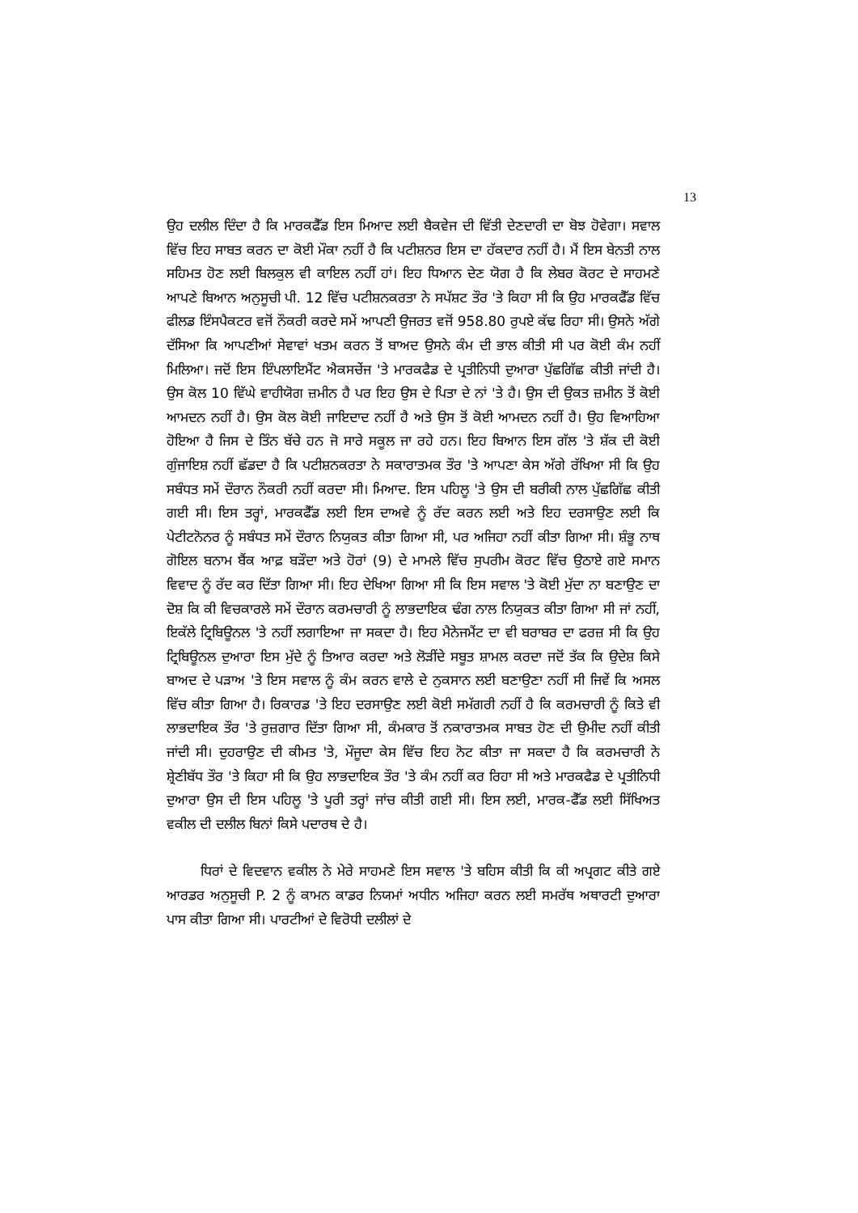13
ਉਹ ਦਲੀਲ ਦਿੰਦਾ ਹੈ ਕਿ ਮਾਰਕਫੈੱਡ ਇਸ ਮਿਆਦ ਲਈ ਬੈਕਵੇਜ ਦੀ ਵਿੱਤੀ ਦੇਣਦਾਰੀ ਦਾ ਬੋਝ ਹੋਵੇਗਾ। ਸਵਾਲ ਵਿੱਚ ਇਹ ਸਾਬਤ ਕਰਨ ਦਾ ਕੋਈ ਮੌਕਾ ਨਹੀਂ ਹੈ ਕਿ ਪਟੀਸ਼ਨਰ ਇਸ ਦਾ ਹੱਕਦਾਰ ਨਹੀਂ ਹੈ। ਮੈਂ ਇਸ ਬੇਨਤੀ ਨਾਲ ਸਹਿਮਤ ਹੋਣ ਲਈ ਬਿਲਕੁਲ ਵੀ ਕਾਇਲ ਨਹੀਂ ਹਾਂ। ਇਹ ਧਿਆਨ ਦੇਣ ਯੋਗ ਹੈ ਕਿ ਲੇਬਰ ਕੋਰਟ ਦੇ ਸਾਹਮਣੇ ਆਪਣੇ ਬਿਆਨ ਅਨੁਸੂਚੀ ਪੀ. 12 ਵਿੱਚ ਪਟੀਸ਼ਨਕਰਤਾ ਨੇ ਸਪੱਸ਼ਟ ਤੌਰ 'ਤੇ ਕਿਹਾ ਸੀ ਕਿ ਉਹ ਮਾਰਕਫੈੱਡ ਵਿੱਚ ਫੀਲਡ ਇੰਸਪੈਕਟਰ ਵਜੋਂ ਨੌਕਰੀ ਕਰਦੇ ਸਮੇਂ ਆਪਣੀ ਉਜਰਤ ਵਜੋਂ 958.80 ਰੁਪਏ ਕੱਢ ਰਿਹਾ ਸੀ। ਉਸਨੇ ਅੱਗੇ ਦੱਸਿਆ ਕਿ ਆਪਣੀਆਂ ਸੇਵਾਵਾਂ ਖਤਮ ਕਰਨ ਤੋਂ ਬਾਅਦ ਉਸਨੇ ਕੰਮ ਦੀ ਭਾਲ ਕੀਤੀ ਸੀ ਪਰ ਕੋਈ ਕੰਮ ਨਹੀਂ ਮਿਲਿਆ। ਜਦੋਂ ਇਸ ਇੰਪਲਾਇਮੈਂਟ ਐਕਸਚੇਂਜ 'ਤੇ ਮਾਰਕਫੈਡ ਦੇ ਪ੍ਰਤੀਨਿਧੀ ਦੁਆਰਾ ਪੁੱਛਗਿੱਛ ਕੀਤੀ ਜਾਂਦੀ ਹੈ। ਉਸ ਕੋਲ 10 ਵਿੱਘੇ ਵਾਹੀਯੋਗ ਜ਼ਮੀਨ ਹੈ ਪਰ ਇਹ ਉਸ ਦੇ ਪਿਤਾ ਦੇ ਨਾਂ 'ਤੇ ਹੈ। ਉਸ ਦੀ ਉਕਤ ਜ਼ਮੀਨ ਤੋਂ ਕੋਈ ਆਮਦਨ ਨਹੀਂ ਹੈ। ਉਸ ਕੋਲ ਕੋਈ ਜਾਇਦਾਦ ਨਹੀਂ ਹੈ ਅਤੇ ਉਸ ਤੋਂ ਕੋਈ ਆਮਦਨ ਨਹੀਂ ਹੈ। ਉਹ ਵਿਆਹਿਆ ਹੋਇਆ ਹੈ ਜਿਸ ਦੇ ਤਿੰਨ ਬੱਚੇ ਹਨ ਜੋ ਸਾਰੇ ਸਕੂਲ ਜਾ ਰਹੇ ਹਨ। ਇਹ ਬਿਆਨ ਇਸ ਗੱਲ 'ਤੇ ਸ਼ੱਕ ਦੀ ਕੋਈ ਗੁੰਜਾਇਸ਼ ਨਹੀਂ ਛੱਡਦਾ ਹੈ ਕਿ ਪਟੀਸ਼ਨਕਰਤਾ ਨੇ ਸਕਾਰਾਤਮਕ ਤੌਰ 'ਤੇ ਆਪਣਾ ਕੇਸ ਅੱਗੇ ਰੱਖਿਆ ਸੀ ਕਿ ਉਹ ਸਬੰਧਤ ਸਮੇਂ ਦੌਰਾਨ ਨੌਕਰੀ ਨਹੀਂ ਕਰਦਾ ਸੀ। ਮਿਆਦ. ਇਸ ਪਹਿਲੂ 'ਤੇ ਉਸ ਦੀ ਬਰੀਕੀ ਨਾਲ ਪੁੱਛਗਿੱਛ ਕੀਤੀ ਗਈ ਸੀ। ਇਸ ਤਰ੍ਹਾਂ, ਮਾਰਕਫੈੱਡ ਲਈ ਇਸ ਦਾਅਵੇ ਨੂੰ ਰੱਦ ਕਰਨ ਲਈ ਅਤੇ ਇਹ ਦਰਸਾਉਣ ਲਈ ਕਿ ਪੇਟੀਟਨੋਨਰ ਨੂੰ ਸਬੰਧਤ ਸਮੇਂ ਦੌਰਾਨ ਨਿਯੁਕਤ ਕੀਤਾ ਗਿਆ ਸੀ, ਪਰ ਅਜਿਹਾ ਨਹੀਂ ਕੀਤਾ ਗਿਆ ਸੀ। ਸ਼ੰਭੂ ਨਾਥ ਗੋਇਲ ਬਨਾਮ ਬੈਂਕ ਆਫ਼ ਬੜੌਦਾ ਅਤੇ ਹੋਰਾਂ (9) ਦੇ ਮਾਮਲੇ ਵਿੱਚ ਸੁਪਰੀਮ ਕੋਰਟ ਵਿੱਚ ਉਠਾਏ ਗਏ ਸਮਾਨ ਵਿਵਾਦ ਨੂੰ ਰੱਦ ਕਰ ਦਿੱਤਾ ਗਿਆ ਸੀ। ਇਹ ਦੇਖਿਆ ਗਿਆ ਸੀ ਕਿ ਇਸ ਸਵਾਲ 'ਤੇ ਕੋਈ ਮੁੱਦਾ ਨਾ ਬਣਾਉਣ ਦਾ ਦੋਸ਼ ਕਿ ਕੀ ਵਿਚਕਾਰਲੇ ਸਮੇਂ ਦੌਰਾਨ ਕਰਮਚਾਰੀ ਨੂੰ ਲਾਭਦਾਇਕ ਢੰਗ ਨਾਲ ਨਿਯੁਕਤ ਕੀਤਾ ਗਿਆ ਸੀ ਜਾਂ ਨਹੀਂ, ਇਕੱਲੇ ਟ੍ਰਿਬਿਊਨਲ 'ਤੇ ਨਹੀਂ ਲਗਾਇਆ ਜਾ ਸਕਦਾ ਹੈ। ਇਹ ਮੈਨੇਜਮੈਂਟ ਦਾ ਵੀ ਬਰਾਬਰ ਦਾ ਫਰਜ਼ ਸੀ ਕਿ ਉਹ ਟ੍ਰਿਬਿਊਨਲ ਦੁਆਰਾ ਇਸ ਮੁੱਦੇ ਨੂੰ ਤਿਆਰ ਕਰਦਾ ਅਤੇ ਲੋੜੀਂਦੇ ਸਬੂਤ ਸ਼ਾਮਲ ਕਰਦਾ ਜਦੋਂ ਤੱਕ ਕਿ ਉਦੇਸ਼ ਕਿਸੇ ਬਾਅਦ ਦੇ ਪੜਾਅ 'ਤੇ ਇਸ ਸਵਾਲ ਨੂੰ ਕੰਮ ਕਰਨ ਵਾਲੇ ਦੇ ਨੁਕਸਾਨ ਲਈ ਬਣਾਉਣਾ ਨਹੀਂ ਸੀ ਜਿਵੇਂ ਕਿ ਅਸਲ ਵਿੱਚ ਕੀਤਾ ਗਿਆ ਹੈ। ਰਿਕਾਰਡ 'ਤੇ ਇਹ ਦਰਸਾਉਣ ਲਈ ਕੋਈ ਸਮੱਗਰੀ ਨਹੀਂ ਹੈ ਕਿ ਕਰਮਚਾਰੀ ਨੂੰ ਕਿਤੇ ਵੀ ਲਾਭਦਾਇਕ ਤੌਰ 'ਤੇ ਰੁਜ਼ਗਾਰ ਦਿੱਤਾ ਗਿਆ ਸੀ, ਕੰਮਕਾਰ ਤੋਂ ਨਕਾਰਾਤਮਕ ਸਾਬਤ ਹੋਣ ਦੀ ਉਮੀਦ ਨਹੀਂ ਕੀਤੀ ਜਾਂਦੀ ਸੀ। ਦੁਹਰਾਉਣ ਦੀ ਕੀਮਤ 'ਤੇ, ਮੌਜੂਦਾ ਕੇਸ ਵਿੱਚ ਇਹ ਨੋਟ ਕੀਤਾ ਜਾ ਸਕਦਾ ਹੈ ਕਿ ਕਰਮਚਾਰੀ ਨੇ ਸ਼੍ਰੇਣੀਬੱਧ ਤੌਰ 'ਤੇ ਕਿਹਾ ਸੀ ਕਿ ਉਹ ਲਾਭਦਾਇਕ ਤੌਰ 'ਤੇ ਕੰਮ ਨਹੀਂ ਕਰ ਰਿਹਾ ਸੀ ਅਤੇ ਮਾਰਕਫੈਡ ਦੇ ਪ੍ਰਤੀਨਿਧੀ ਦੁਆਰਾ ਉਸ ਦੀ ਇਸ ਪਹਿਲੂ 'ਤੇ ਪੂਰੀ ਤਰ੍ਹਾਂ ਜਾਂਚ ਕੀਤੀ ਗਈ ਸੀ। ਇਸ ਲਈ, ਮਾਰਕ-ਫੈੱਡ ਲਈ ਸਿੱਖਿਅਤ ਵਕੀਲ ਦੀ ਦਲੀਲ ਬਿਨਾਂ ਕਿਸੇ ਪਦਾਰਥ ਦੇ ਹੈ।
ਧਿਰਾਂ ਦੇ ਵਿਦਵਾਨ ਵਕੀਲ ਨੇ ਮੇਰੇ ਸਾਹਮਣੇ ਇਸ ਸਵਾਲ 'ਤੇ ਬਹਿਸ ਕੀਤੀ ਕਿ ਕੀ ਅਪ੍ਰਗਟ ਕੀਤੇ ਗਏ ਆਰਡਰ ਅਨੁਸੂਚੀ P. 2 ਨੂੰ ਕਾਮਨ ਕਾਡਰ ਨਿਯਮਾਂ ਅਧੀਨ ਅਜਿਹਾ ਕਰਨ ਲਈ ਸਮਰੱਥ ਅਥਾਰਟੀ ਦੁਆਰਾ ਪਾਸ ਕੀਤਾ ਗਿਆ ਸੀ। ਪਾਰਟੀਆਂ ਦੇ ਵਿਰੋਧੀ ਦਲੀਲਾਂ ਦੇ